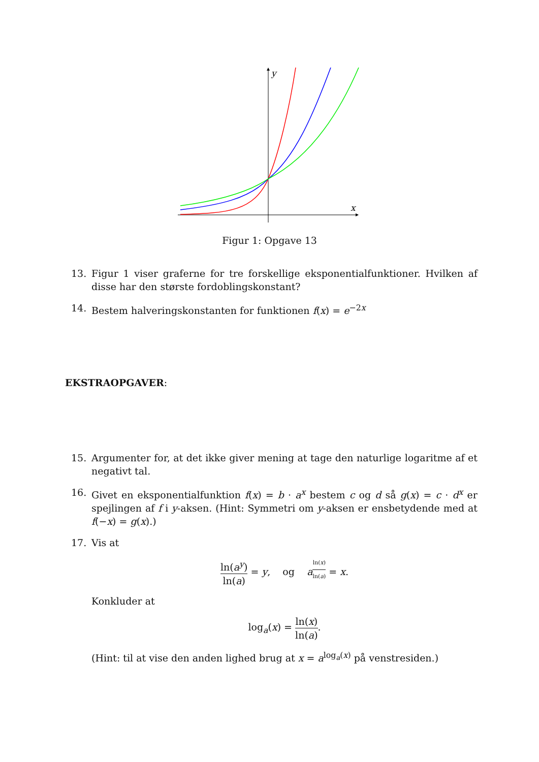y
x
Figur 1: Opgave 13
13. Figur 1 viser graferne for tre forskellige eksponentialfunktioner. Hvilken af disse har den største fordoblingskonstant?
14. Bestem halveringskonstanten for funktionen f(x) = e<sup>−2x</sup>
EKSTRAOPGAVER:
15. Argumenter for, at det ikke giver mening at tage den naturlige logaritme af et negativt tal.
16. Givet en eksponentialfunktion f(x) = b · a<sup>x</sup> bestem c og d så g(x) = c · d<sup>x</sup> er spejlingen af f i y-aksen. (Hint: Symmetri om y-aksen er ensbetydende med at f(−x) = g(x).)
17. Vis at
ln(a<sup>y</sup>) ln(a) = y, og a<sup>ln(x) ln(a)</sup> = x.
Konkluder at
log<sub>a</sub>(x) = ln(x) ln(a).
(Hint: til at vise den anden lighed brug at x = a<sup>log<sub>a</sub>(x)</sup> på venstresiden.)